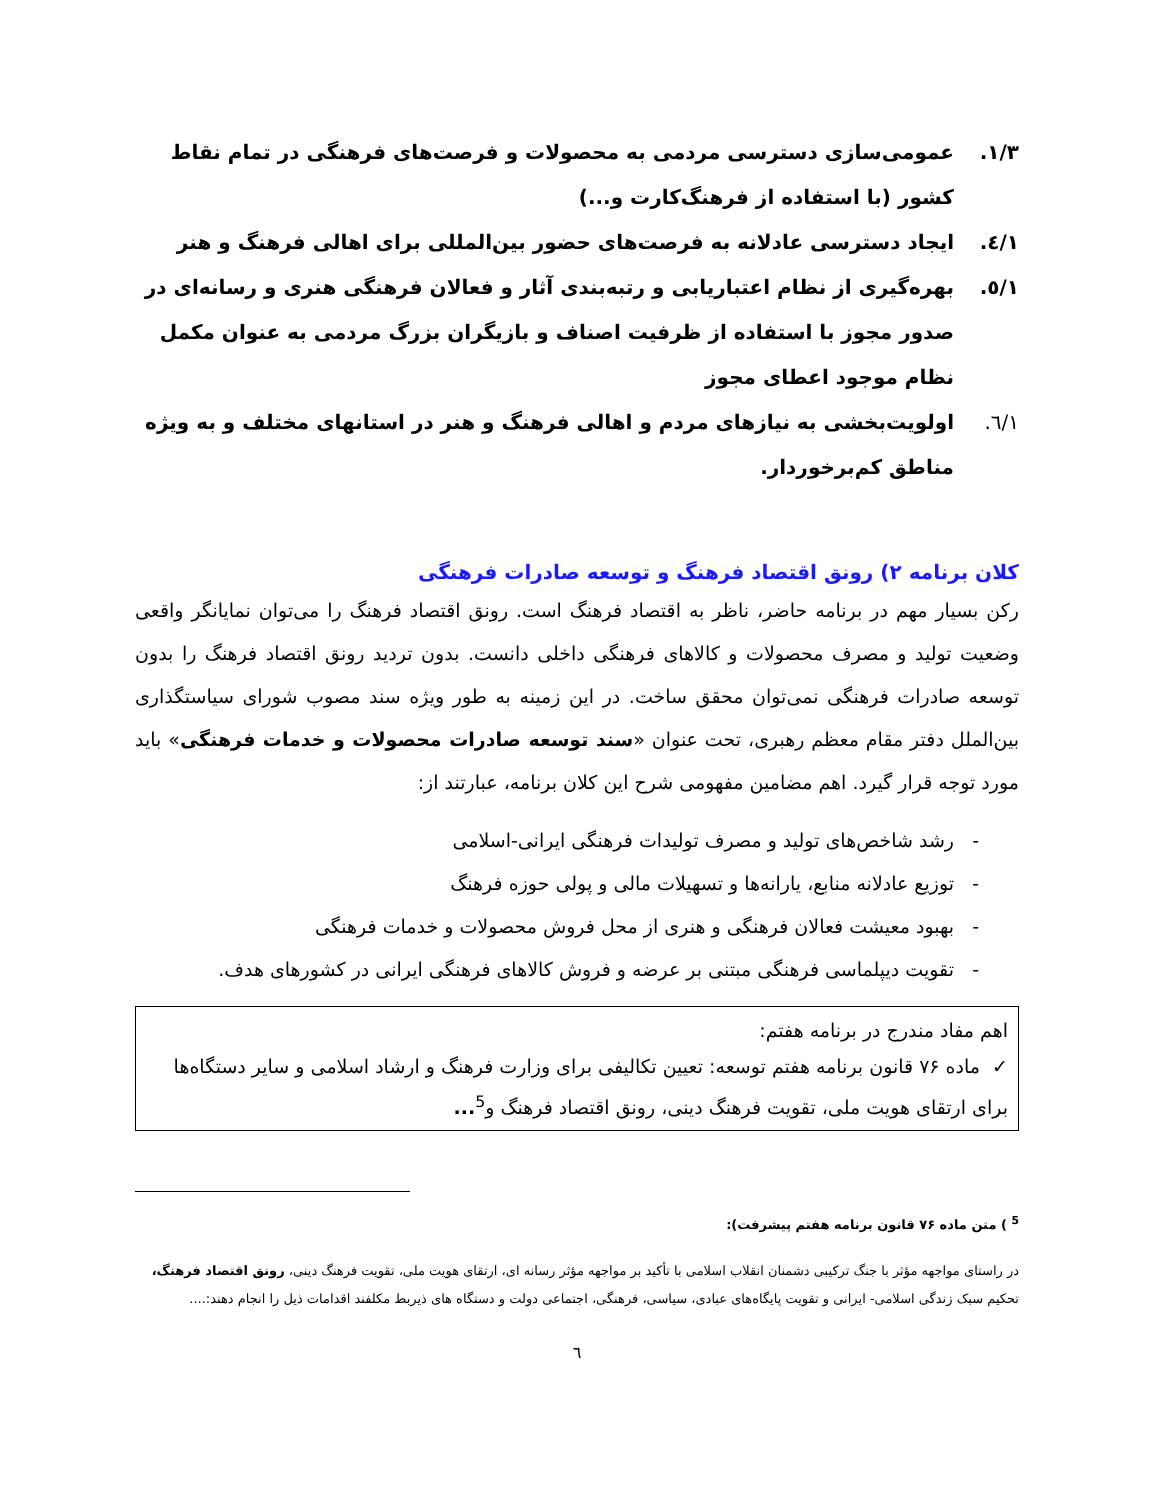۱/۳. عمومی‌سازی دسترسی مردمی به محصولات و فرصت‌های فرهنگی در تمام نقاط کشور (با استفاده از فرهنگ‌کارت و...)
۱/٤. ایجاد دسترسی عادلانه به فرصت‌های حضور بین‌المللی برای اهالی فرهنگ و هنر
۱/٥. بهره‌گیری از نظام اعتباریابی و رتبه‌بندی آثار و فعالان فرهنگی هنری و رسانه‌ای در صدور مجوز با استفاده از ظرفیت اصناف و بازیگران بزرگ مردمی به عنوان مکمل نظام موجود اعطای مجوز
۱/٦. اولویت‌بخشی به نیازهای مردم و اهالی فرهنگ و هنر در استانهای مختلف و به ویژه مناطق کم‌برخوردار.
کلان برنامه ۲) رونق اقتصاد فرهنگ و توسعه صادرات فرهنگی
رکن بسیار مهم در برنامه حاضر، ناظر به اقتصاد فرهنگ است. رونق اقتصاد فرهنگ را می‌توان نمایانگر واقعی وضعیت تولید و مصرف محصولات و کالاهای فرهنگی داخلی دانست. بدون تردید رونق اقتصاد فرهنگ را بدون توسعه صادرات فرهنگی نمی‌توان محقق ساخت. در این زمینه به طور ویژه سند مصوب شورای سیاستگذاری بین‌الملل دفتر مقام معظم رهبری، تحت عنوان «سند توسعه صادرات محصولات و خدمات فرهنگی» باید مورد توجه قرار گیرد. اهم مضامین مفهومی شرح این کلان برنامه، عبارتند از:
- رشد شاخص‌های تولید و مصرف تولیدات فرهنگی ایرانی-اسلامی
- توزیع عادلانه منابع، یارانه‌ها و تسهیلات مالی و پولی حوزه فرهنگ
- بهبود معیشت فعالان فرهنگی و هنری از محل فروش محصولات و خدمات فرهنگی
- تقویت دیپلماسی فرهنگی مبتنی بر عرضه و فروش کالاهای فرهنگی ایرانی در کشورهای هدف.
اهم مفاد مندرج در برنامه هفتم:
✓ ماده ۷۶ قانون برنامه هفتم توسعه: تعیین تکالیفی برای وزارت فرهنگ و ارشاد اسلامی و سایر دستگاه‌ها برای ارتقای هویت ملی، تقویت فرهنگ دینی، رونق اقتصاد فرهنگ و<sup>5</sup>...
<sup>5</sup> ) متن ماده ۷۶ قانون برنامه هفتم پیشرفت):
در راستای مواجهه مؤثر با جنگ ترکیبی دشمنان انقلاب اسلامی با تأکید بر مواجهه مؤثر رسانه ای، ارتقای هویت ملی، تقویت فرهنگ دینی، رونق اقتصاد فرهنگ، تحکیم سبک زندگی اسلامی- ایرانی و تقویت پایگاه‌های عبادی، سیاسی، فرهنگی، اجتماعی دولت و دستگاه های ذیربط مکلفند اقدامات ذیل را انجام دهند:....
٦